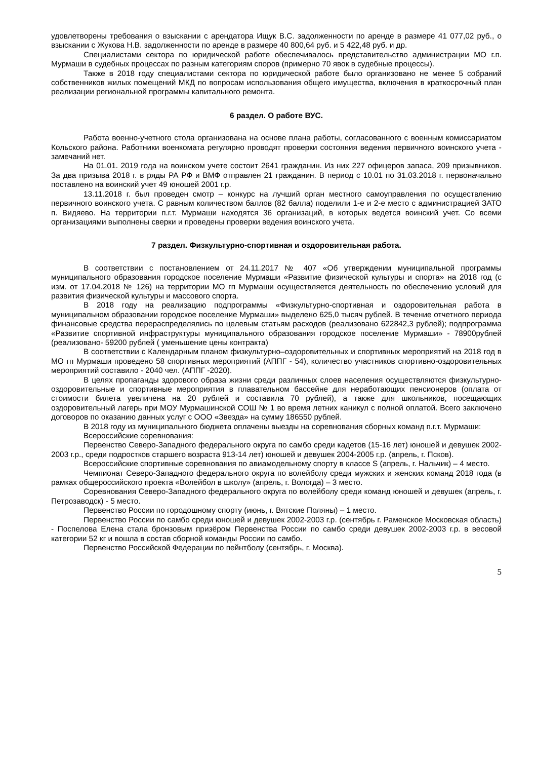удовлетворены требования о взыскании с арендатора Ищук В.С. задолженности по аренде в размере 41 077,02 руб., о взыскании с Жукова Н.В. задолженности по аренде в размере 40 800,64 руб. и 5 422,48 руб. и др.
Специалистами сектора по юридической работе обеспечивалось представительство администрации МО г.п. Мурмаши в судебных процессах по разным категориям споров (примерно 70 явок в судебные процессы).
Также в 2018 году специалистами сектора по юридической работе было организовано не менее 5 собраний собственников жилых помещений МКД по вопросам использования общего имущества, включения в краткосрочный план реализации региональной программы капитального ремонта.
6 раздел. О работе ВУС.
Работа военно-учетного стола организована на основе плана работы, согласованного с военным комиссариатом Кольского района. Работники военкомата регулярно проводят проверки состояния ведения первичного воинского учета - замечаний нет.
На 01.01. 2019 года на воинском учете состоит 2641 гражданин. Из них 227 офицеров запаса, 209 призывников. За два призыва 2018 г. в ряды РА РФ и ВМФ отправлен 21 гражданин. В период с 10.01 по 31.03.2018 г. первоначально поставлено на воинский учет 49 юношей 2001 г.р.
13.11.2018 г. был проведен смотр – конкурс на лучший орган местного самоуправления по осуществлению первичного воинского учета. С равным количеством баллов (82 балла) поделили 1-е и 2-е место с администрацией ЗАТО п. Видяево. На территории п.г.т. Мурмаши находятся 36 организаций, в которых ведется воинский учет. Со всеми организациями выполнены сверки и проведены проверки ведения воинского учета.
7 раздел. Физкультурно-спортивная и оздоровительная работа.
В соответствии с постановлением от 24.11.2017 № 407 «Об утверждении муниципальной программы муниципального образования городское поселение Мурмаши «Развитие физической культуры и спорта» на 2018 год (с изм. от 17.04.2018 № 126) на территории МО гп Мурмаши осуществляется деятельность по обеспечению условий для развития физической культуры и массового спорта.
В 2018 году на реализацию подпрограммы «Физкультурно-спортивная и оздоровительная работа в муниципальном образовании городское поселение Мурмаши» выделено 625,0 тысяч рублей. В течение отчетного периода финансовые средства перераспределялись по целевым статьям расходов (реализовано 622842,3 рублей); подпрограмма «Развитие спортивной инфраструктуры муниципального образования городское поселение Мурмаши» - 78900рублей (реализовано- 59200 рублей ( уменьшение цены контракта)
В соответствии с Календарным планом физкультурно–оздоровительных и спортивных мероприятий на 2018 год в МО гп Мурмаши проведено 58 спортивных мероприятий (АППГ - 54), количество участников спортивно-оздоровительных мероприятий составило - 2040 чел. (АППГ -2020).
В целях пропаганды здорового образа жизни среди различных слоев населения осуществляются физкультурно-оздоровительные и спортивные мероприятия в плавательном бассейне для неработающих пенсионеров (оплата от стоимости билета увеличена на 20 рублей и составила 70 рублей), а также для школьников, посещающих оздоровительный лагерь при МОУ Мурмашинской СОШ № 1 во время летних каникул с полной оплатой. Всего заключено договоров по оказанию данных услуг с ООО «Звезда» на сумму 186550 рублей.
В 2018 году из муниципального бюджета оплачены выезды на соревнования сборных команд п.г.т. Мурмаши:
Всероссийские соревнования:
Первенство Северо-Западного федерального округа по самбо среди кадетов (15-16 лет) юношей и девушек 2002-2003 г.р., среди подростков старшего возраста 913-14 лет) юношей и девушек 2004-2005 г.р. (апрель, г. Псков).
Всероссийские спортивные соревнования по авиамодельному спорту в классе S (апрель, г. Нальчик) – 4 место.
Чемпионат Северо-Западного федерального округа по волейболу среди мужских и женских команд 2018 года (в рамках общероссийского проекта «Волейбол в школу» (апрель, г. Вологда) – 3 место.
Соревнования Северо-Западного федерального округа по волейболу среди команд юношей и девушек (апрель, г. Петрозаводск) - 5 место.
Первенство России по городошному спорту (июнь, г. Вятские Поляны) – 1 место.
Первенство России по самбо среди юношей и девушек 2002-2003 г.р. (сентябрь г. Раменское Московская область) - Поспелова Елена стала бронзовым призёром Первенства России по самбо среди девушек 2002-2003 г.р. в весовой категории 52 кг и вошла в состав сборной команды России по самбо.
Первенство Российской Федерации по пейнтболу (сентябрь, г. Москва).
5